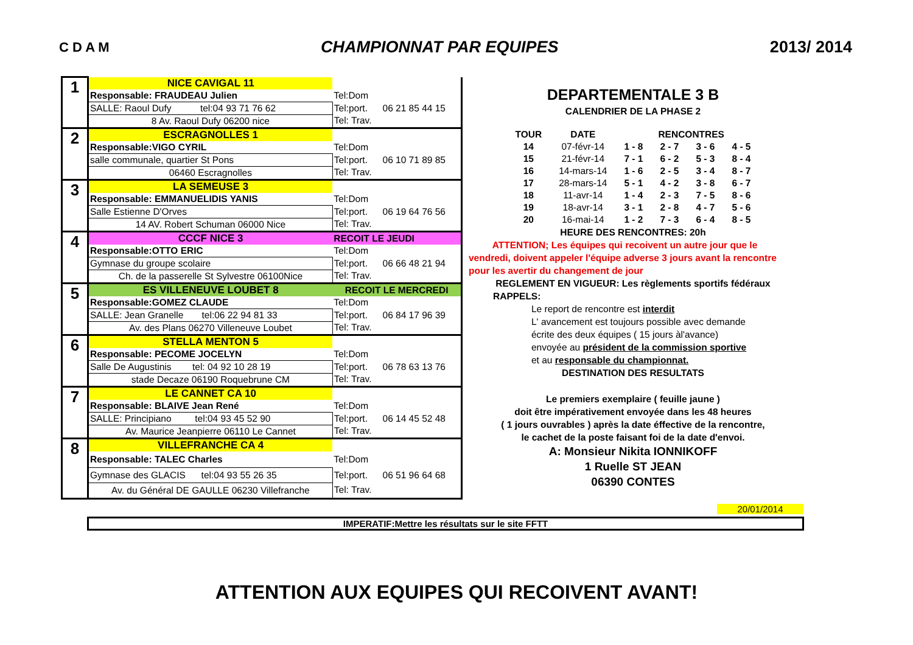C D A M CHAMPIONNAT PAR EQUIPES 2013/ 2014
| 1 | NICE CAVIGAL 11 | | |
| | Responsable: FRAUDEAU Julien | Tel:Dom | |
| | SALLE: Raoul Dufy tel:04 93 71 76 62 | Tel:port. | 06 21 85 44 15 |
| | 8 Av. Raoul Dufy 06200 nice | Tel: Trav. | |
| 2 | ESCRAGNOLLES 1 | | |
| | Responsable:VIGO CYRIL | Tel:Dom | |
| | salle communale, quartier St Pons | Tel:port. | 06 10 71 89 85 |
| | 06460 Escragnolles | Tel: Trav. | |
| 3 | LA SEMEUSE 3 | | |
| | Responsable: EMMANUELIDIS YANIS | Tel:Dom | |
| | Salle Estienne D'Orves | Tel:port. | 06 19 64 76 56 |
| | 14 AV. Robert Schuman 06000 Nice | Tel: Trav. | |
| 4 | CCCF NICE 3 | RECOIT LE JEUDI | |
| | Responsable:OTTO ERIC | Tel:Dom | |
| | Gymnase du groupe scolaire | Tel:port. | 06 66 48 21 94 |
| | Ch. de la passerelle St Sylvestre 06100Nice | Tel: Trav. | |
| 5 | ES VILLENEUVE LOUBET 8 | RECOIT LE MERCREDI | |
| | Responsable:GOMEZ CLAUDE | Tel:Dom | |
| | SALLE: Jean Granelle tel:06 22 94 81 33 | Tel:port. | 06 84 17 96 39 |
| | Av. des Plans 06270 Villeneuve Loubet | Tel: Trav. | |
| 6 | STELLA MENTON 5 | | |
| | Responsable: PECOME JOCELYN | Tel:Dom | |
| | Salle De Augustinis tel: 04 92 10 28 19 | Tel:port. | 06 78 63 13 76 |
| | stade Decaze 06190 Roquebrune CM | Tel: Trav. | |
| 7 | LE CANNET CA 10 | | |
| | Responsable: BLAIVE Jean René | Tel:Dom | |
| | SALLE: Principiano tel:04 93 45 52 90 | Tel:port. | 06 14 45 52 48 |
| | Av. Maurice Jeanpierre 06110 Le Cannet | Tel: Trav. | |
| 8 | VILLEFRANCHE CA 4 | | |
| | Responsable: TALEC Charles | Tel:Dom | |
| | Gymnase des GLACIS tel:04 93 55 26 35 | Tel:port. | 06 51 96 64 68 |
| | Av. du Général DE GAULLE 06230 Villefranche | Tel: Trav. | |
DEPARTEMENTALE 3 B
CALENDRIER DE LA PHASE 2
| TOUR | DATE | RENCONTRES | | | |
| 14 | 07-févr-14 | 1 - 8 | 2 - 7 | 3 - 6 | 4 - 5 |
| 15 | 21-févr-14 | 7 - 1 | 6 - 2 | 5 - 3 | 8 - 4 |
| 16 | 14-mars-14 | 1 - 6 | 2 - 5 | 3 - 4 | 8 - 7 |
| 17 | 28-mars-14 | 5 - 1 | 4 - 2 | 3 - 8 | 6 - 7 |
| 18 | 11-avr-14 | 1 - 4 | 2 - 3 | 7 - 5 | 8 - 6 |
| 19 | 18-avr-14 | 3 - 1 | 2 - 8 | 4 - 7 | 5 - 6 |
| 20 | 16-mai-14 | 1 - 2 | 7 - 3 | 6 - 4 | 8 - 5 |
HEURE DES RENCONTRES: 20h
ATTENTION; Les équipes qui recoivent un autre jour que le
vendredi, doivent appeler l'équipe adverse 3 jours avant la rencontre
pour les avertir du changement de jour
REGLEMENT EN VIGUEUR: Les règlements sportifs fédéraux
RAPPELS:
Le report de rencontre est interdit
L' avancement est toujours possible avec demande
écrite des deux équipes ( 15 jours àl'avance)
envoyée au président de la commission sportive
et au responsable du championnat.
DESTINATION DES RESULTATS
Le premiers exemplaire ( feuille jaune )
doit être impérativement envoyée dans les 48 heures
( 1 jours ouvrables ) après la date éffective de la rencontre,
le cachet de la poste faisant foi de la date d'envoi.
A: Monsieur Nikita IONNIKOFF
1 Ruelle ST JEAN
06390 CONTES
20/01/2014
IMPERATIF:Mettre les résultats sur le site FFTT
ATTENTION AUX EQUIPES QUI RECOIVENT AVANT!